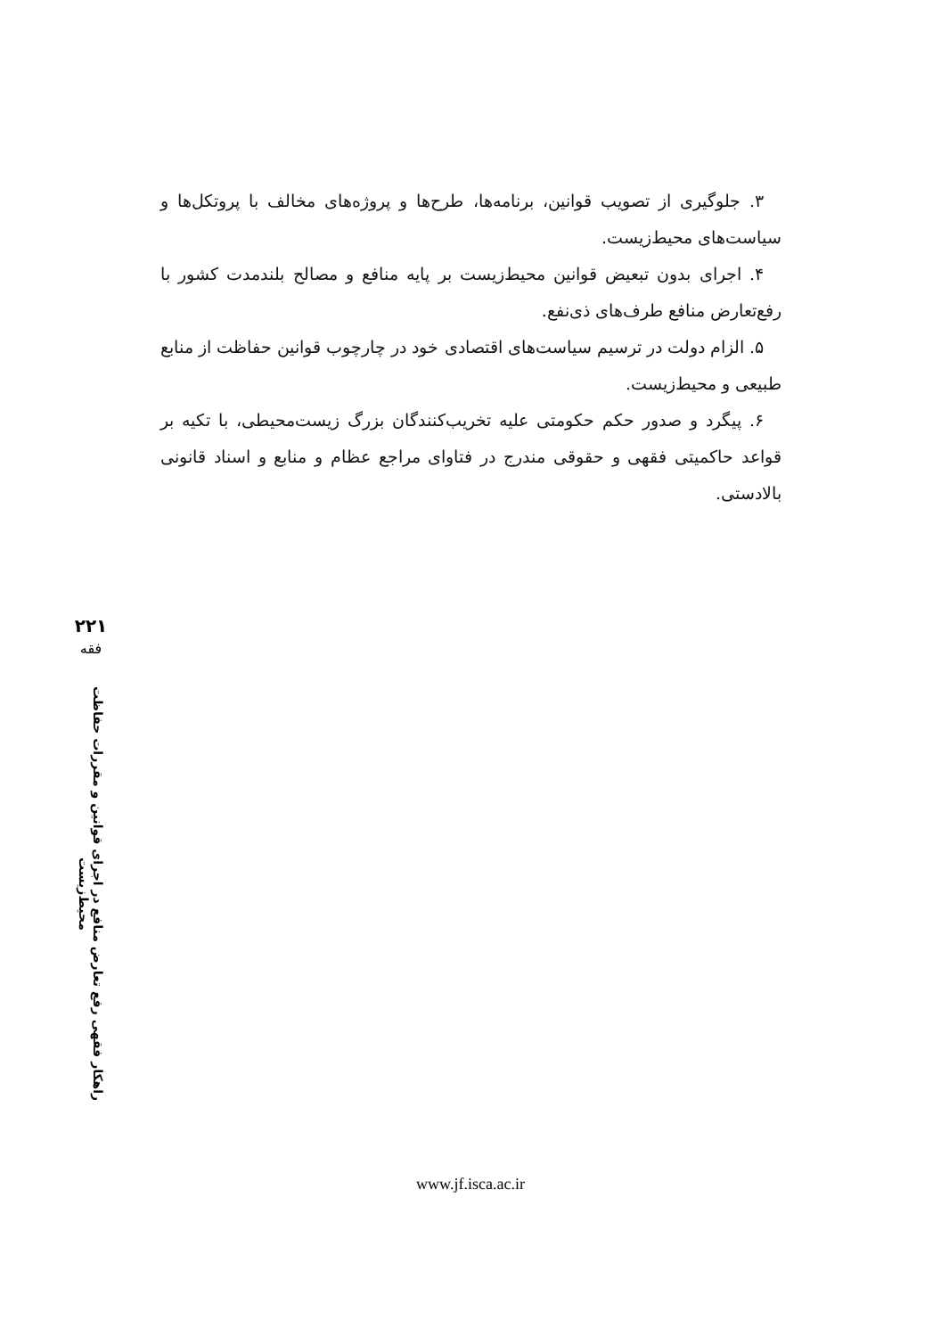۳. جلوگیری از تصویب قوانین، برنامه‌ها، طرح‌ها و پروژه‌های مخالف با پروتکل‌ها و سیاست‌های محیط‌زیست.
۴. اجرای بدون تبعیض قوانین محیط‌زیست بر پایه منافع و مصالح بلندمدت کشور با رفع‌تعارض منافع طرف‌های ذی‌نفع.
۵. الزام دولت در ترسیم سیاست‌های اقتصادی خود در چارچوب قوانین حفاظت از منابع طبیعی و محیط‌زیست.
۶. پیگرد و صدور حکم حکومتی علیه تخریب‌کنندگان بزرگ زیست‌محیطی، با تکیه بر قواعد حاکمیتی فقهی و حقوقی مندرج در فتاوای مراجع عظام و منابع و اسناد قانونی بالادستی.
۲۲۱
فقه
راهکار فقهی رفع تعارض منافع در اجرای قوانین و مقررات حفاظت محیط‌زیست
www.jf.isca.ac.ir